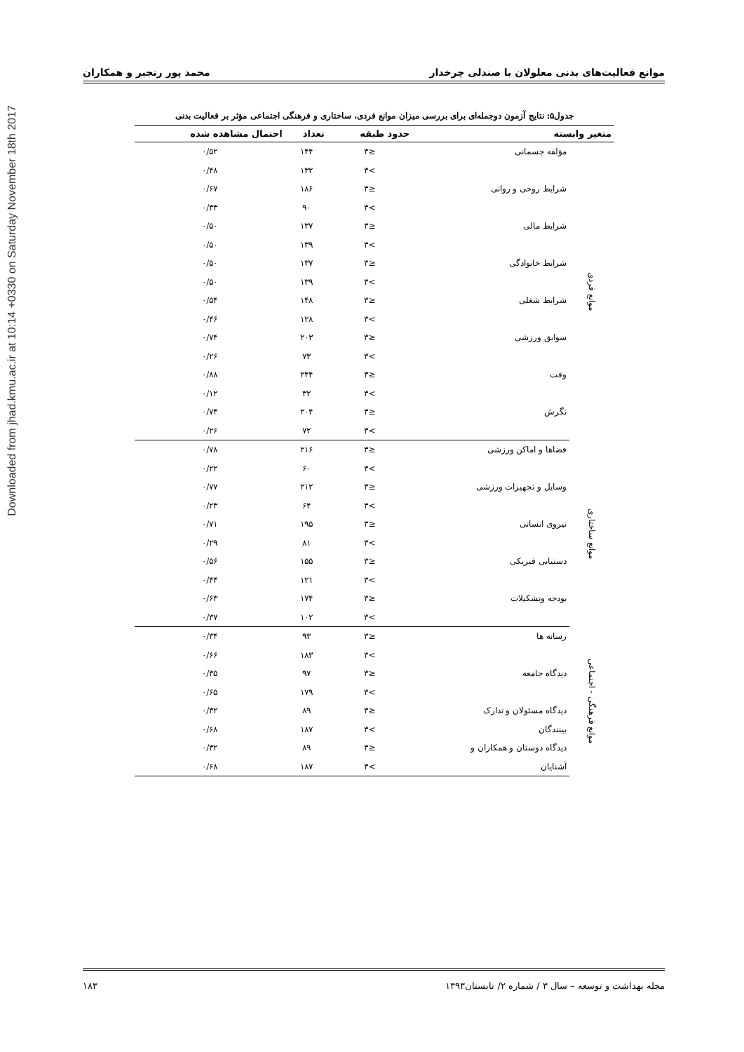Downloaded from jhad.kmu.ac.ir at 10:14 +0330 on Saturday November 18th 2017
موانع فعالیت‌های بدنی معلولان با صندلی چرخدار محمد پور رنجبر و همکاران
جدول۵: نتایج آزمون دوجمله‌ای برای بررسی میزان موانع فردی، ساختاری و فرهنگی اجتماعی مؤثر بر فعالیت بدنی
| متغیر وابسته | | حدود طبقه | تعداد | احتمال مشاهده شده |
| --- | --- | --- | --- | --- |
| موانع فردی | مؤلفه جسمانی | ≤۳ | ۱۴۴ | ۰/۵۲ |
| | | >۳ | ۱۳۲ | ۰/۴۸ |
| | شرایط روحی و روانی | ≤۳ | ۱۸۶ | ۰/۶۷ |
| | | >۳ | ۹۰ | ۰/۳۳ |
| | شرایط مالی | ≤۳ | ۱۳۷ | ۰/۵۰ |
| | | >۳ | ۱۳۹ | ۰/۵۰ |
| | شرایط خانوادگی | ≤۳ | ۱۳۷ | ۰/۵۰ |
| | | >۳ | ۱۳۹ | ۰/۵۰ |
| | شرایط شغلی | ≤۳ | ۱۴۸ | ۰/۵۴ |
| | | >۳ | ۱۲۸ | ۰/۴۶ |
| | سوابق ورزشی | ≤۳ | ۲۰۳ | ۰/۷۴ |
| | | >۳ | ۷۳ | ۰/۲۶ |
| | وقت | ≤۳ | ۲۴۴ | ۰/۸۸ |
| | | >۳ | ۳۲ | ۰/۱۲ |
| | نگرش | ≤۳ | ۲۰۴ | ۰/۷۴ |
| | | >۳ | ۷۲ | ۰/۲۶ |
| موانع ساختاری | فضاها و اماکن ورزشی | ≤۳ | ۲۱۶ | ۰/۷۸ |
| | | >۳ | ۶۰ | ۰/۲۲ |
| | وسایل و تجهیزات ورزشی | ≤۳ | ۲۱۲ | ۰/۷۷ |
| | | >۳ | ۶۴ | ۰/۲۳ |
| | نیروی انسانی | ≤۳ | ۱۹۵ | ۰/۷۱ |
| | | >۳ | ۸۱ | ۰/۲۹ |
| | دستیابی فیزیکی | ≤۳ | ۱۵۵ | ۰/۵۶ |
| | | >۳ | ۱۲۱ | ۰/۴۴ |
| | بودجه وتشکیلات | ≤۳ | ۱۷۴ | ۰/۶۳ |
| | | >۳ | ۱۰۲ | ۰/۳۷ |
| موانع فرهنگی - اجتماعی | رسانه ها | ≤۳ | ۹۳ | ۰/۳۴ |
| | | >۳ | ۱۸۳ | ۰/۶۶ |
| | دیدگاه جامعه | ≤۳ | ۹۷ | ۰/۳۵ |
| | | >۳ | ۱۷۹ | ۰/۶۵ |
| | دیدگاه مسئولان و تدارک | ≤۳ | ۸۹ | ۰/۳۲ |
| | بینندگان | >۳ | ۱۸۷ | ۰/۶۸ |
| | دیدگاه دوستان و همکاران و | ≤۳ | ۸۹ | ۰/۳۲ |
| | آشنایان | >۳ | ۱۸۷ | ۰/۶۸ |
مجله بهداشت و توسعه – سال ۳ / شماره ۲/ تابستان۱۳۹۳ ۱۸۳